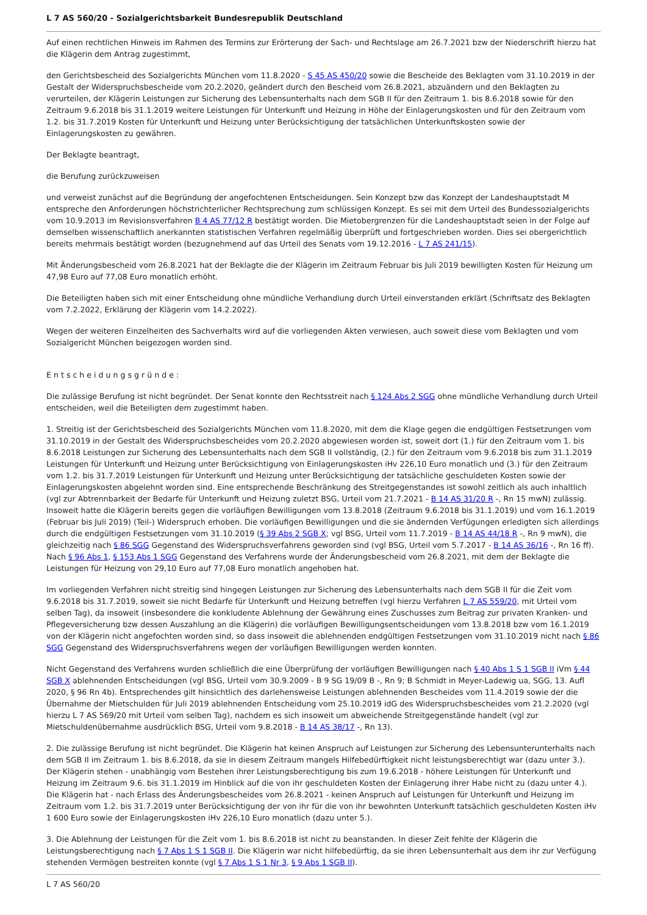L 7 AS 560/20 - Sozialgerichtsbarkeit Bundesrepublik Deutschland
Auf einen rechtlichen Hinweis im Rahmen des Termins zur Erörterung der Sach- und Rechtslage am 26.7.2021 bzw der Niederschrift hierzu hat die Klägerin dem Antrag zugestimmt,
den Gerichtsbescheid des Sozialgerichts München vom 11.8.2020 - S 45 AS 450/20 sowie die Bescheide des Beklagten vom 31.10.2019 in der Gestalt der Widerspruchsbescheide vom 20.2.2020, geändert durch den Bescheid vom 26.8.2021, abzuändern und den Beklagten zu verurteilen, der Klägerin Leistungen zur Sicherung des Lebensunterhalts nach dem SGB II für den Zeitraum 1. bis 8.6.2018 sowie für den Zeitraum 9.6.2018 bis 31.1.2019 weitere Leistungen für Unterkunft und Heizung in Höhe der Einlagerungskosten und für den Zeitraum vom 1.2. bis 31.7.2019 Kosten für Unterkunft und Heizung unter Berücksichtigung der tatsächlichen Unterkunftskosten sowie der Einlagerungskosten zu gewähren.
Der Beklagte beantragt,
die Berufung zurückzuweisen
und verweist zunächst auf die Begründung der angefochtenen Entscheidungen. Sein Konzept bzw das Konzept der Landeshauptstadt M entspreche den Anforderungen höchstrichterlicher Rechtsprechung zum schlüssigen Konzept. Es sei mit dem Urteil des Bundessozialgerichts vom 10.9.2013 im Revisionsverfahren B 4 AS 77/12 R bestätigt worden. Die Mietobergrenzen für die Landeshauptstadt seien in der Folge auf demselben wissenschaftlich anerkannten statistischen Verfahren regelmäßig überprüft und fortgeschrieben worden. Dies sei obergerichtlich bereits mehrmals bestätigt worden (bezugnehmend auf das Urteil des Senats vom 19.12.2016 - L 7 AS 241/15).
Mit Änderungsbescheid vom 26.8.2021 hat der Beklagte die der Klägerin im Zeitraum Februar bis Juli 2019 bewilligten Kosten für Heizung um 47,98 Euro auf 77,08 Euro monatlich erhöht.
Die Beteiligten haben sich mit einer Entscheidung ohne mündliche Verhandlung durch Urteil einverstanden erklärt (Schriftsatz des Beklagten vom 7.2.2022, Erklärung der Klägerin vom 14.2.2022).
Wegen der weiteren Einzelheiten des Sachverhalts wird auf die vorliegenden Akten verwiesen, auch soweit diese vom Beklagten und vom Sozialgericht München beigezogen worden sind.
Entscheidungsgründe:
Die zulässige Berufung ist nicht begründet. Der Senat konnte den Rechtsstreit nach § 124 Abs 2 SGG ohne mündliche Verhandlung durch Urteil entscheiden, weil die Beteiligten dem zugestimmt haben.
1. Streitig ist der Gerichtsbescheid des Sozialgerichts München vom 11.8.2020, mit dem die Klage gegen die endgültigen Festsetzungen vom 31.10.2019 in der Gestalt des Widerspruchsbescheides vom 20.2.2020 abgewiesen worden ist, soweit dort (1.) für den Zeitraum vom 1. bis 8.6.2018 Leistungen zur Sicherung des Lebensunterhalts nach dem SGB II vollständig, (2.) für den Zeitraum vom 9.6.2018 bis zum 31.1.2019 Leistungen für Unterkunft und Heizung unter Berücksichtigung von Einlagerungskosten iHv 226,10 Euro monatlich und (3.) für den Zeitraum vom 1.2. bis 31.7.2019 Leistungen für Unterkunft und Heizung unter Berücksichtigung der tatsächliche geschuldeten Kosten sowie der Einlagerungskosten abgelehnt worden sind. Eine entsprechende Beschränkung des Streitgegenstandes ist sowohl zeitlich als auch inhaltlich (vgl zur Abtrennbarkeit der Bedarfe für Unterkunft und Heizung zuletzt BSG, Urteil vom 21.7.2021 - B 14 AS 31/20 R -, Rn 15 mwN) zulässig. Insoweit hatte die Klägerin bereits gegen die vorläufigen Bewilligungen vom 13.8.2018 (Zeitraum 9.6.2018 bis 31.1.2019) und vom 16.1.2019 (Februar bis Juli 2019) (Teil-) Widerspruch erhoben. Die vorläufigen Bewilligungen und die sie ändernden Verfügungen erledigten sich allerdings durch die endgültigen Festsetzungen vom 31.10.2019 (§ 39 Abs 2 SGB X; vgl BSG, Urteil vom 11.7.2019 - B 14 AS 44/18 R -, Rn 9 mwN), die gleichzeitig nach § 86 SGG Gegenstand des Widerspruchsverfahrens geworden sind (vgl BSG, Urteil vom 5.7.2017 - B 14 AS 36/16 -, Rn 16 ff). Nach § 96 Abs 1, § 153 Abs 1 SGG Gegenstand des Verfahrens wurde der Änderungsbescheid vom 26.8.2021, mit dem der Beklagte die Leistungen für Heizung von 29,10 Euro auf 77,08 Euro monatlich angehoben hat.
Im vorliegenden Verfahren nicht streitig sind hingegen Leistungen zur Sicherung des Lebensunterhalts nach dem SGB II für die Zeit vom 9.6.2018 bis 31.7.2019, soweit sie nicht Bedarfe für Unterkunft und Heizung betreffen (vgl hierzu Verfahren L 7 AS 559/20, mit Urteil vom selben Tag), da insoweit (insbesondere die konkludente Ablehnung der Gewährung eines Zuschusses zum Beitrag zur privaten Kranken- und Pflegeversicherung bzw dessen Auszahlung an die Klägerin) die vorläufigen Bewilligungsentscheidungen vom 13.8.2018 bzw vom 16.1.2019 von der Klägerin nicht angefochten worden sind, so dass insoweit die ablehnenden endgültigen Festsetzungen vom 31.10.2019 nicht nach § 86 SGG Gegenstand des Widerspruchsverfahrens wegen der vorläufigen Bewilligungen werden konnten.
Nicht Gegenstand des Verfahrens wurden schließlich die eine Überprüfung der vorläufigen Bewilligungen nach § 40 Abs 1 S 1 SGB II iVm § 44 SGB X ablehnenden Entscheidungen (vgl BSG, Urteil vom 30.9.2009 - B 9 SG 19/09 B -, Rn 9; B Schmidt in Meyer-Ladewig ua, SGG, 13. Aufl 2020, § 96 Rn 4b). Entsprechendes gilt hinsichtlich des darlehensweise Leistungen ablehnenden Bescheides vom 11.4.2019 sowie der die Übernahme der Mietschulden für Juli 2019 ablehnenden Entscheidung vom 25.10.2019 idG des Widerspruchsbescheides vom 21.2.2020 (vgl hierzu L 7 AS 569/20 mit Urteil vom selben Tag), nachdem es sich insoweit um abweichende Streitgegenstände handelt (vgl zur Mietschuldenübernahme ausdrücklich BSG, Urteil vom 9.8.2018 - B 14 AS 38/17 -, Rn 13).
2. Die zulässige Berufung ist nicht begründet. Die Klägerin hat keinen Anspruch auf Leistungen zur Sicherung des Lebensunterunterhalts nach dem SGB II im Zeitraum 1. bis 8.6.2018, da sie in diesem Zeitraum mangels Hilfebedürftigkeit nicht leistungsberechtigt war (dazu unter 3.). Der Klägerin stehen - unabhängig vom Bestehen ihrer Leistungsberechtigung bis zum 19.6.2018 - höhere Leistungen für Unterkunft und Heizung im Zeitraum 9.6. bis 31.1.2019 im Hinblick auf die von ihr geschuldeten Kosten der Einlagerung ihrer Habe nicht zu (dazu unter 4.). Die Klägerin hat - nach Erlass des Änderungsbescheides vom 26.8.2021 - keinen Anspruch auf Leistungen für Unterkunft und Heizung im Zeitraum vom 1.2. bis 31.7.2019 unter Berücksichtigung der von ihr für die von ihr bewohnten Unterkunft tatsächlich geschuldeten Kosten iHv 1 600 Euro sowie der Einlagerungskosten iHv 226,10 Euro monatlich (dazu unter 5.).
3. Die Ablehnung der Leistungen für die Zeit vom 1. bis 8.6.2018 ist nicht zu beanstanden. In dieser Zeit fehlte der Klägerin die Leistungsberechtigung nach § 7 Abs 1 S 1 SGB II. Die Klägerin war nicht hilfebedürftig, da sie ihren Lebensunterhalt aus dem ihr zur Verfügung stehenden Vermögen bestreiten konnte (vgl § 7 Abs 1 S 1 Nr 3, § 9 Abs 1 SGB II).
L 7 AS 560/20